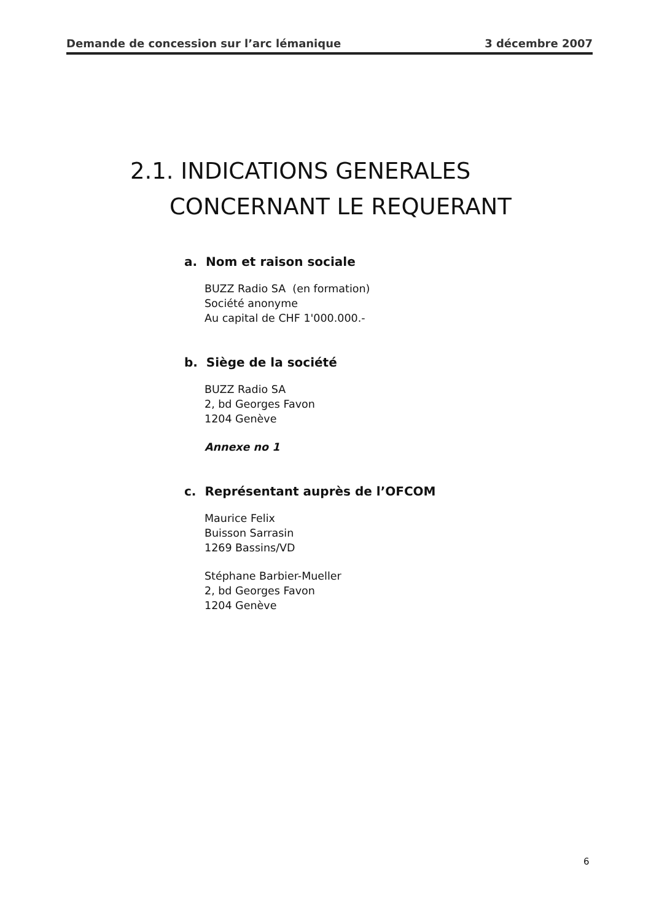Demande de concession sur l’arc lémanique 3 décembre 2007
2.1. INDICATIONS GENERALES
CONCERNANT LE REQUERANT
a. Nom et raison sociale
BUZZ Radio SA (en formation)
Société anonyme
Au capital de CHF 1'000.000.-
b. Siège de la société
BUZZ Radio SA
2, bd Georges Favon
1204 Genève
Annexe no 1
c. Représentant auprès de l’OFCOM
Maurice Felix
Buisson Sarrasin
1269 Bassins/VD
Stéphane Barbier-Mueller
2, bd Georges Favon
1204 Genève
6